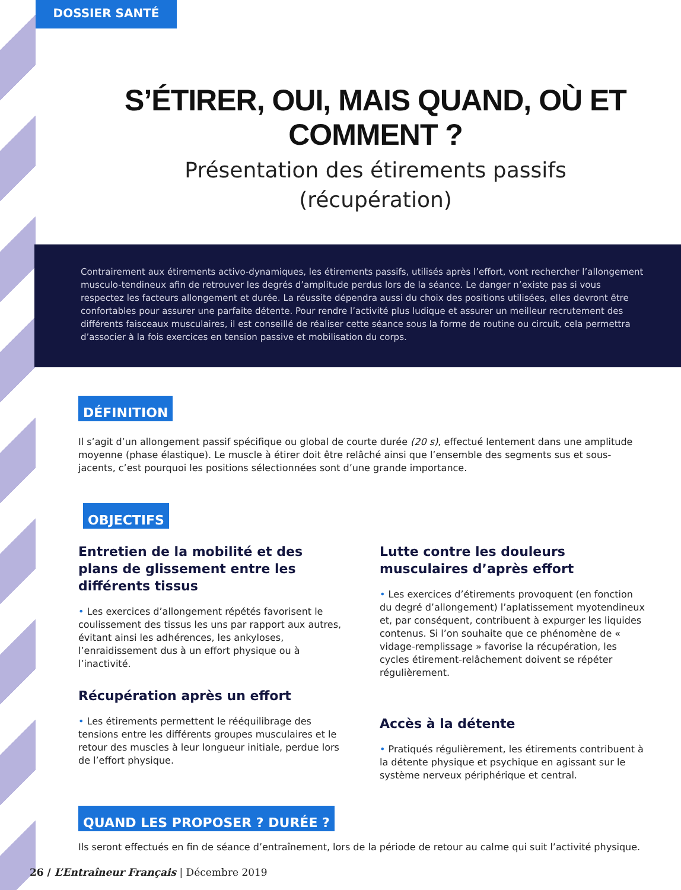DOSSIER SANTÉ
S’ÉTIRER, OUI, MAIS QUAND, OÙ ET COMMENT ?
Présentation des étirements passifs
(récupération)
Contrairement aux étirements activo-dynamiques, les étirements passifs, utilisés après l’effort, vont rechercher l’allongement musculo-tendineux afin de retrouver les degrés d’amplitude perdus lors de la séance. Le danger n’existe pas si vous respectez les facteurs allongement et durée. La réussite dépendra aussi du choix des positions utilisées, elles devront être confortables pour assurer une parfaite détente. Pour rendre l’activité plus ludique et assurer un meilleur recrutement des différents faisceaux musculaires, il est conseillé de réaliser cette séance sous la forme de routine ou circuit, cela permettra d’associer à la fois exercices en tension passive et mobilisation du corps.
DÉFINITION
Il s’agit d’un allongement passif spécifique ou global de courte durée (20 s), effectué lentement dans une amplitude moyenne (phase élastique). Le muscle à étirer doit être relâché ainsi que l’ensemble des segments sus et sous-jacents, c’est pourquoi les positions sélectionnées sont d’une grande importance.
OBJECTIFS
Entretien de la mobilité et des plans de glissement entre les différents tissus
• Les exercices d’allongement répétés favorisent le coulissement des tissus les uns par rapport aux autres, évitant ainsi les adhérences, les ankyloses, l’enraidissement dus à un effort physique ou à l’inactivité.
Récupération après un effort
• Les étirements permettent le rééquilibrage des tensions entre les différents groupes musculaires et le retour des muscles à leur longueur initiale, perdue lors de l’effort physique.
Lutte contre les douleurs musculaires d’après effort
• Les exercices d’étirements provoquent (en fonction du degré d’allongement) l’aplatissement myotendineux et, par conséquent, contribuent à expurger les liquides contenus. Si l’on souhaite que ce phénomène de « vidage-remplissage » favorise la récupération, les cycles étirement-relâchement doivent se répéter régulièrement.
Accès à la détente
• Pratiqués régulièrement, les étirements contribuent à la détente physique et psychique en agissant sur le système nerveux périphérique et central.
QUAND LES PROPOSER ? DURÉE ?
Ils seront effectués en fin de séance d’entraînement, lors de la période de retour au calme qui suit l’activité physique.
26 / L’Entraîneur Français | Décembre 2019